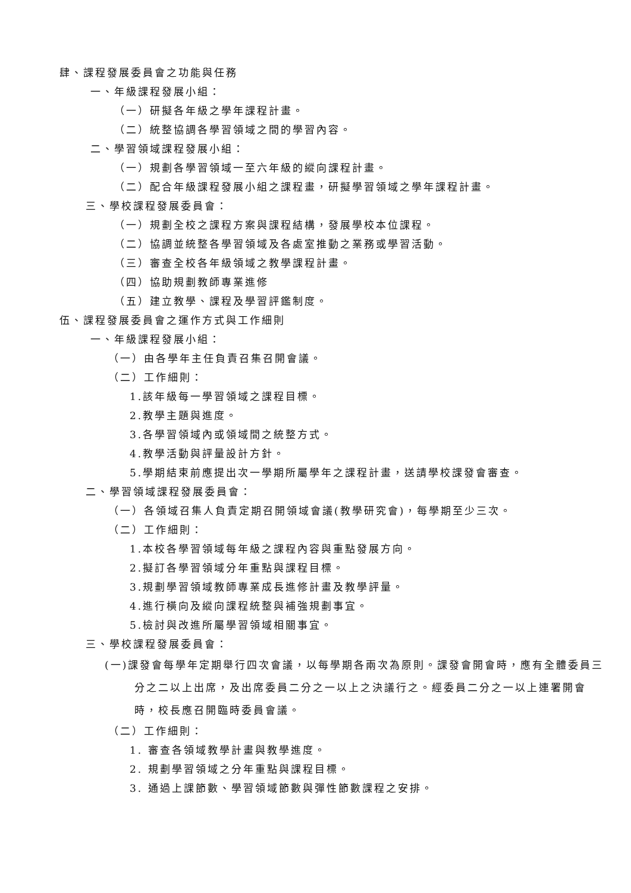肆、課程發展委員會之功能與任務
一、年級課程發展小組：
（一）研擬各年級之學年課程計畫。
（二）統整協調各學習領域之間的學習內容。
二、學習領域課程發展小組：
（一）規劃各學習領域一至六年級的縱向課程計畫。
（二）配合年級課程發展小組之課程畫，研擬學習領域之學年課程計畫。
三、學校課程發展委員會：
（一）規劃全校之課程方案與課程結構，發展學校本位課程。
（二）協調並統整各學習領域及各處室推動之業務或學習活動。
（三）審查全校各年級領域之教學課程計畫。
（四）協助規劃教師專業進修
（五）建立教學、課程及學習評鑑制度。
伍、課程發展委員會之運作方式與工作細則
一、年級課程發展小組：
（一）由各學年主任負責召集召開會議。
（二）工作細則：
1.該年級每一學習領域之課程目標。
2.教學主題與進度。
3.各學習領域內或領域間之統整方式。
4.教學活動與評量設計方針。
5.學期結束前應提出次一學期所屬學年之課程計畫，送請學校課發會審查。
二、學習領域課程發展委員會：
（一）各領域召集人負責定期召開領域會議(教學研究會)，每學期至少三次。
（二）工作細則：
1.本校各學習領域每年級之課程內容與重點發展方向。
2.擬訂各學習領域分年重點與課程目標。
3.規劃學習領域教師專業成長進修計畫及教學評量。
4.進行橫向及縱向課程統整與補強規劃事宜。
5.檢討與改進所屬學習領域相關事宜。
三、學校課程發展委員會：
(一)課發會每學年定期舉行四次會議，以每學期各兩次為原則。課發會開會時，應有全體委員三分之二以上出席，及出席委員二分之一以上之決議行之。經委員二分之一以上連署開會時，校長應召開臨時委員會議。
（二）工作細則：
1. 審查各領域教學計畫與教學進度。
2. 規劃學習領域之分年重點與課程目標。
3. 通過上課節數、學習領域節數與彈性節數課程之安排。